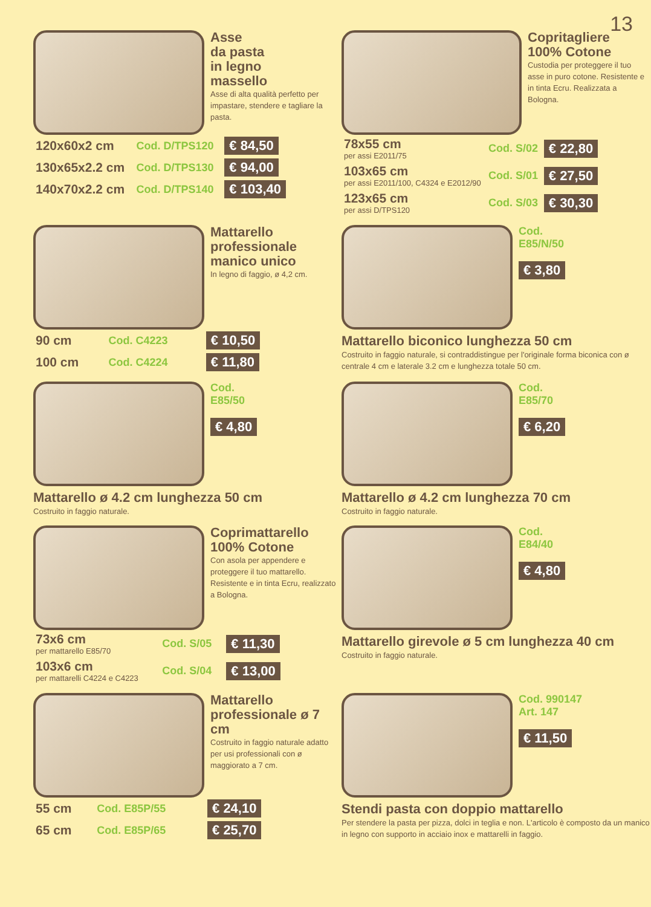13
Asse
da pasta
in legno
massello
Asse di alta qualità perfetto per impastare, stendere e tagliare la pasta.
| 120x60x2 cm | Cod. D/TPS120 | € 84,50 |
| 130x65x2.2 cm | Cod. D/TPS130 | € 94,00 |
| 140x70x2.2 cm | Cod. D/TPS140 | € 103,40 |
Copritagliere
100% Cotone
Custodia per proteggere il tuo asse in puro cotone. Resistente e in tinta Ecru. Realizzata a Bologna.
| 78x55 cm per assi E2011/75 | Cod. S/02 | € 22,80 |
| 103x65 cm per assi E2011/100, C4324 e E2012/90 | Cod. S/01 | € 27,50 |
| 123x65 cm per assi D/TPS120 | Cod. S/03 | € 30,30 |
Mattarello professionale manico unico
In legno di faggio, ø 4,2 cm.
| 90 cm | Cod. C4223 | € 10,50 |
| 100 cm | Cod. C4224 | € 11,80 |
Cod.
E85/N/50
€ 3,80
Mattarello biconico lunghezza 50 cm
Costruito in faggio naturale, si contraddistingue per l'originale forma biconica con ø centrale 4 cm e laterale 3.2 cm e lunghezza totale 50 cm.
Cod.
E85/50
€ 4,80
Mattarello ø 4.2 cm lunghezza 50 cm
Costruito in faggio naturale.
Cod.
E85/70
€ 6,20
Mattarello ø 4.2 cm lunghezza 70 cm
Costruito in faggio naturale.
Coprimattarello
100% Cotone
Con asola per appendere e proteggere il tuo mattarello. Resistente e in tinta Ecru, realizzato a Bologna.
| 73x6 cm per mattarello E85/70 | Cod. S/05 | € 11,30 |
| 103x6 cm per mattarelli C4224 e C4223 | Cod. S/04 | € 13,00 |
Cod.
E84/40
€ 4,80
Mattarello girevole ø 5 cm lunghezza 40 cm
Costruito in faggio naturale.
Mattarello professionale ø 7 cm
Costruito in faggio naturale adatto per usi professionali con ø maggiorato a 7 cm.
| 55 cm | Cod. E85P/55 | € 24,10 |
| 65 cm | Cod. E85P/65 | € 25,70 |
Cod. 990147
Art. 147
€ 11,50
Stendi pasta con doppio mattarello
Per stendere la pasta per pizza, dolci in teglia e non. L'articolo è composto da un manico in legno con supporto in acciaio inox e mattarelli in faggio.